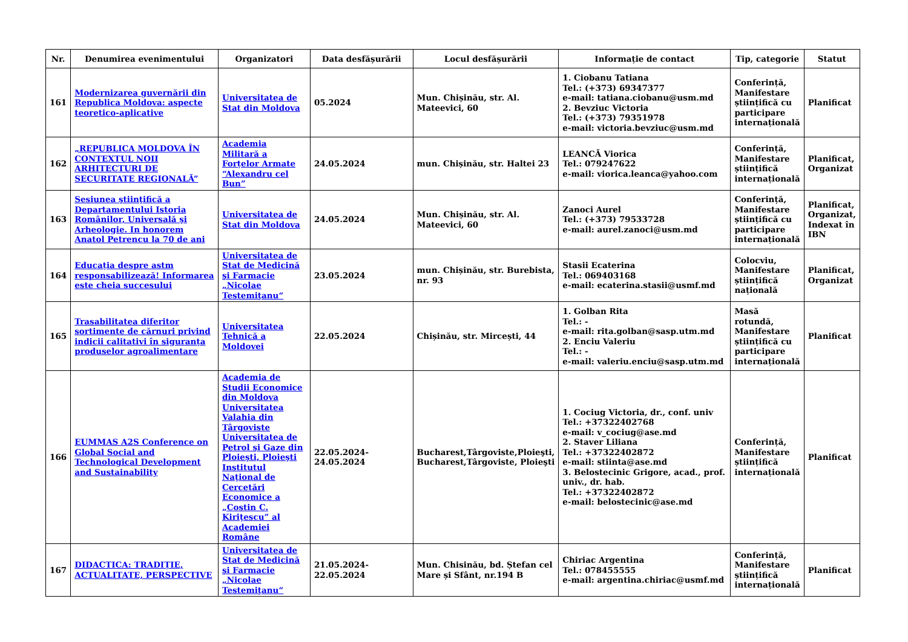| Nr. | Denumirea evenimentului | Organizatori | Data desfășurării | Locul desfășurării | Informație de contact | Tip, categorie | Statut |
| --- | --- | --- | --- | --- | --- | --- | --- |
| 161 | Modernizarea guvernării din Republica Moldova: aspecte teoretico-aplicative | Universitatea de Stat din Moldova | 05.2024 | Mun. Chișinău, str. Al. Mateevici, 60 | 1. Ciobanu Tatiana Tel.: (+373) 69347377 e-mail: tatiana.ciobanu@usm.md 2. Bevziuc Victoria Tel.: (+373) 79351978 e-mail: victoria.bevziuc@usm.md | Conferință, Manifestare științifică cu participare internațională | Planificat |
| 162 | „REPUBLICA MOLDOVA ÎN CONTEXTUL NOII ARHITECTURI DE SECURITATE REGIONALĂ” | Academia Militară a Forțelor Armate “Alexandru cel Bun” | 24.05.2024 | mun. Chișinău, str. Haltei 23 | LEANCĂ Viorica Tel.: 079247622 e-mail: viorica.leanca@yahoo.com | Conferință, Manifestare științifică internațională | Planificat, Organizat |
| 163 | Sesiunea ştiinţifică a Departamentului Istoria Românilor, Universală şi Arheologie. In honorem Anatol Petrencu la 70 de ani | Universitatea de Stat din Moldova | 24.05.2024 | Mun. Chișinău, str. Al. Mateevici, 60 | Zanoci Aurel Tel.: (+373) 79533728 e-mail: aurel.zanoci@usm.md | Conferință, Manifestare științifică cu participare internațională | Planificat, Organizat, Indexat în IBN |
| 164 | Educația despre astm responsabilizează! Informarea este cheia succesului | Universitatea de Stat de Medicină şi Farmacie „Nicolae Testemiţanu“ | 23.05.2024 | mun. Chișinău, str. Burebista, nr. 93 | Stasii Ecaterina Tel.: 069403168 e-mail: ecaterina.stasii@usmf.md | Colocviu, Manifestare științifică națională | Planificat, Organizat |
| 165 | Trasabilitatea diferitor sortimente de cărnuri privind indicii calitativi în siguranța produselor agroalimentare | Universitatea Tehnică a Moldovei | 22.05.2024 | Chișinău, str. Mircești, 44 | 1. Golban Rita Tel.: - e-mail: rita.golban@sasp.utm.md 2. Enciu Valeriu Tel.: - e-mail: valeriu.enciu@sasp.utm.md | Masă rotundă, Manifestare științifică cu participare internațională | Planificat |
| 166 | EUMMAS A2S Conference on Global Social and Technological Development and Sustainability | Academia de Studii Economice din Moldova Universitatea Valahia din Târgoviste Universitatea de Petrol şi Gaze din Ploieşti, Ploieşti Institutul Naţional de Cercetări Economice a „Costin C. Kiriţescu” al Academiei Române | 22.05.2024-24.05.2024 | Bucharest,Târgoviste,Ploieşti, Bucharest,Târgoviste, Ploieşti | 1. Cociug Victoria, dr., conf. univ Tel.: +37322402768 e-mail: v_cociug@ase.md 2. Staver Liliana Tel.: +37322402872 e-mail: stiinta@ase.md 3. Belostecinic Grigore, acad., prof. univ., dr. hab. Tel.: +37322402872 e-mail: belostecinic@ase.md | Conferință, Manifestare științifică internațională | Planificat |
| 167 | DIDACTICA: TRADIȚIE, ACTUALITATE, PERSPECTIVE | Universitatea de Stat de Medicină şi Farmacie „Nicolae Testemiţanu“ | 21.05.2024-22.05.2024 | Mun. Chisinău, bd. Ștefan cel Mare și Sfânt, nr.194 B | Chiriac Argentina Tel.: 078455555 e-mail: argentina.chiriac@usmf.md | Conferință, Manifestare științifică internațională | Planificat |